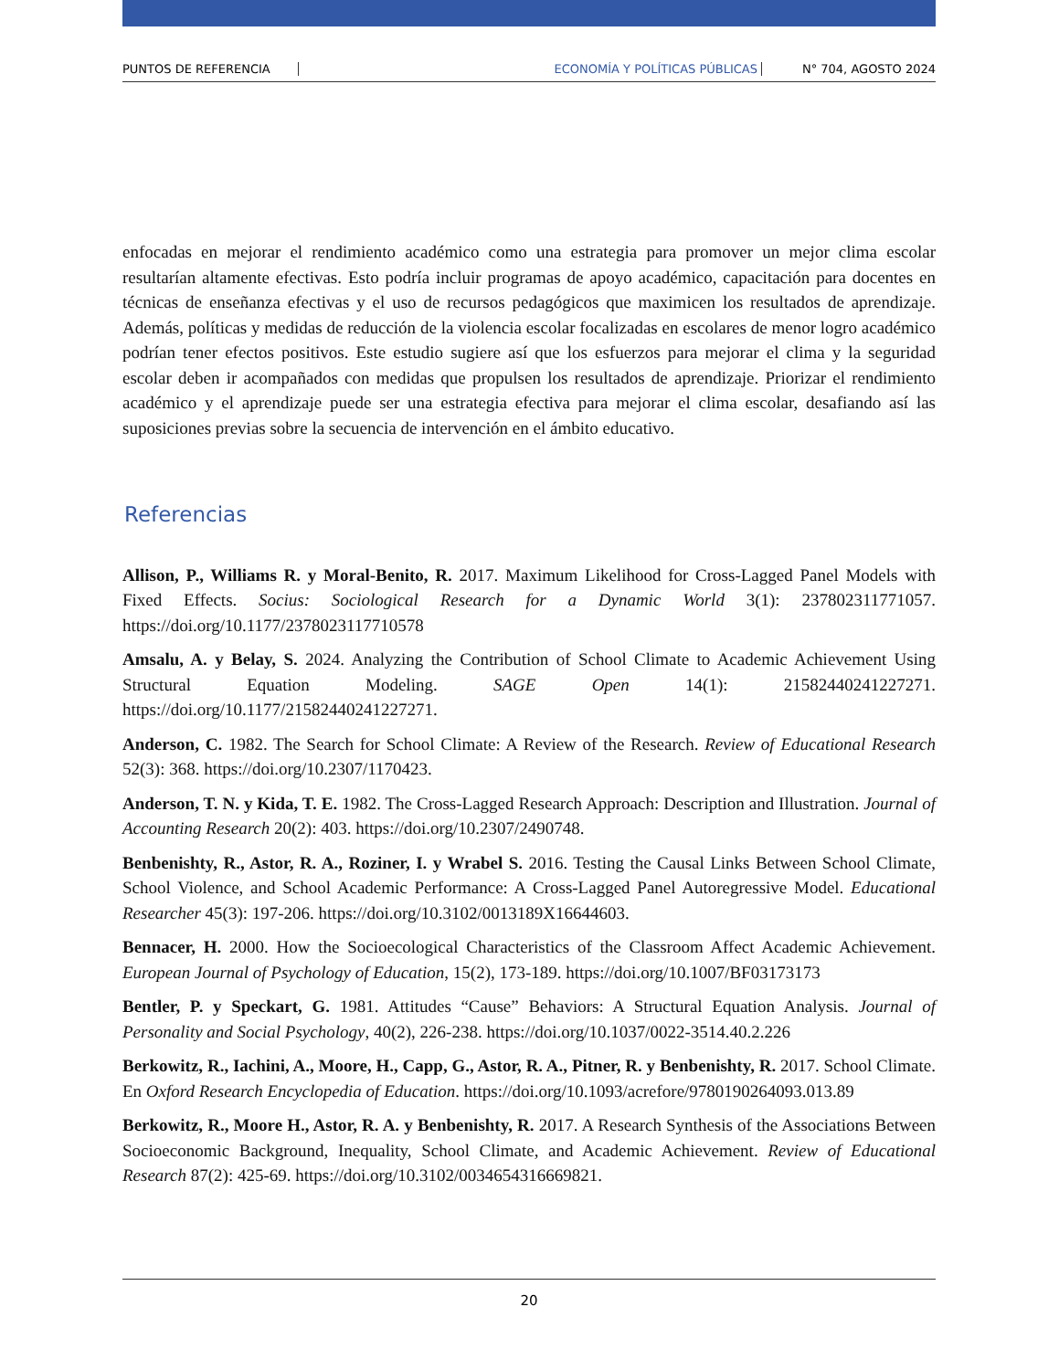PUNTOS DE REFERENCIA ECONOMÍA Y POLÍTICAS PÚBLICAS N° 704, AGOSTO 2024
enfocadas en mejorar el rendimiento académico como una estrategia para promover un mejor clima escolar resultarían altamente efectivas. Esto podría incluir programas de apoyo académico, capacitación para docentes en técnicas de enseñanza efectivas y el uso de recursos pedagógicos que maximicen los resultados de aprendizaje. Además, políticas y medidas de reducción de la violencia escolar focalizadas en escolares de menor logro académico podrían tener efectos positivos. Este estudio sugiere así que los esfuerzos para mejorar el clima y la seguridad escolar deben ir acompañados con medidas que propulsen los resultados de aprendizaje. Priorizar el rendimiento académico y el aprendizaje puede ser una estrategia efectiva para mejorar el clima escolar, desafiando así las suposiciones previas sobre la secuencia de intervención en el ámbito educativo.
Referencias
Allison, P., Williams R. y Moral-Benito, R. 2017. Maximum Likelihood for Cross-Lagged Panel Models with Fixed Effects. Socius: Sociological Research for a Dynamic World 3(1): 237802311771057. https://doi.org/10.1177/2378023117710578
Amsalu, A. y Belay, S. 2024. Analyzing the Contribution of School Climate to Academic Achievement Using Structural Equation Modeling. SAGE Open 14(1): 21582440241227271. https://doi.org/10.1177/21582440241227271.
Anderson, C. 1982. The Search for School Climate: A Review of the Research. Review of Educational Research 52(3): 368. https://doi.org/10.2307/1170423.
Anderson, T. N. y Kida, T. E. 1982. The Cross-Lagged Research Approach: Description and Illustration. Journal of Accounting Research 20(2): 403. https://doi.org/10.2307/2490748.
Benbenishty, R., Astor, R. A., Roziner, I. y Wrabel S. 2016. Testing the Causal Links Between School Climate, School Violence, and School Academic Performance: A Cross-Lagged Panel Autoregressive Model. Educational Researcher 45(3): 197-206. https://doi.org/10.3102/0013189X16644603.
Bennacer, H. 2000. How the Socioecological Characteristics of the Classroom Affect Academic Achievement. European Journal of Psychology of Education, 15(2), 173-189. https://doi.org/10.1007/BF03173173
Bentler, P. y Speckart, G. 1981. Attitudes “Cause” Behaviors: A Structural Equation Analysis. Journal of Personality and Social Psychology, 40(2), 226-238. https://doi.org/10.1037/0022-3514.40.2.226
Berkowitz, R., Iachini, A., Moore, H., Capp, G., Astor, R. A., Pitner, R. y Benbenishty, R. 2017. School Climate. En Oxford Research Encyclopedia of Education. https://doi.org/10.1093/acrefore/9780190264093.013.89
Berkowitz, R., Moore H., Astor, R. A. y Benbenishty, R. 2017. A Research Synthesis of the Associations Between Socioeconomic Background, Inequality, School Climate, and Academic Achievement. Review of Educational Research 87(2): 425-69. https://doi.org/10.3102/0034654316669821.
20